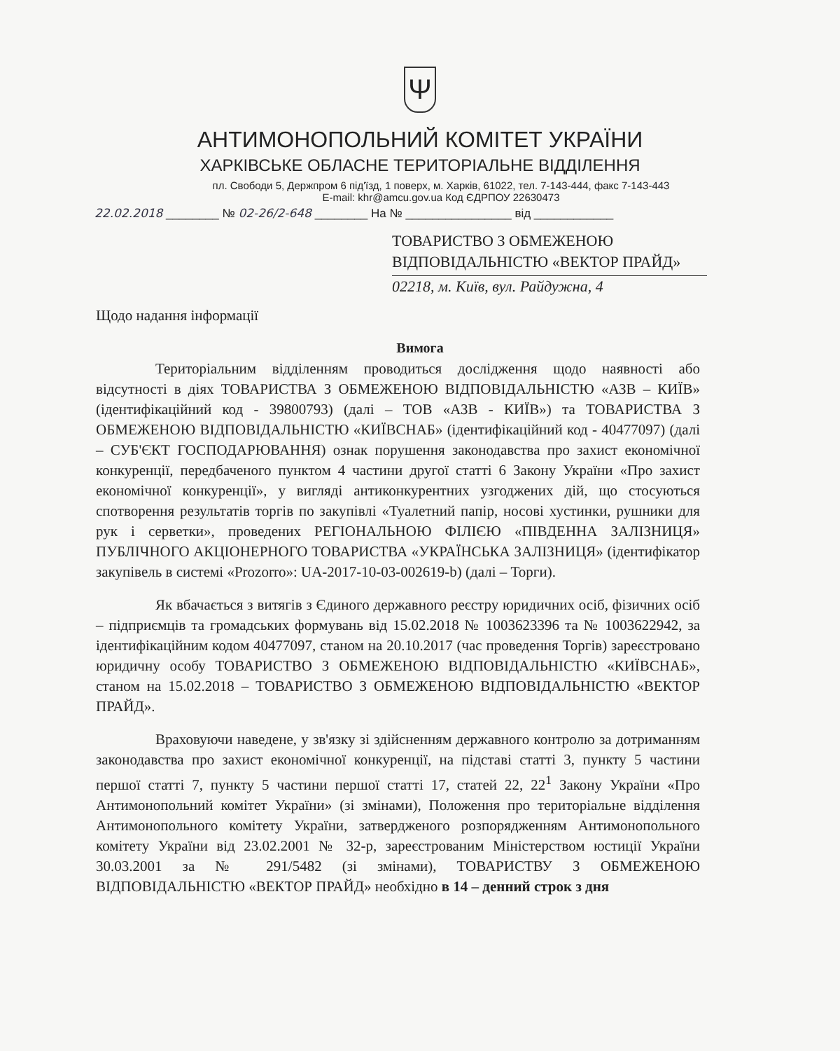Ψ
АНТИМОНОПОЛЬНИЙ КОМІТЕТ УКРАЇНИ
ХАРКІВСЬКЕ ОБЛАСНЕ ТЕРИТОРІАЛЬНЕ ВІДДІЛЕННЯ
пл. Свободи 5, Держпром 6 під'їзд, 1 поверх, м. Харків, 61022, тел. 7-143-444, факс 7-143-443
E-mail: khr@amcu.gov.ua Код ЄДРПОУ 22630473
22.02.2018 ________ № 02-26/2-648 ________ На № ________________ від ____________
ТОВАРИСТВО З ОБМЕЖЕНОЮ ВІДПОВІДАЛЬНІСТЮ «ВЕКТОР ПРАЙД»
02218, м. Київ, вул. Райдужна, 4
Щодо надання інформації
Вимога
Територіальним відділенням проводиться дослідження щодо наявності або відсутності в діях ТОВАРИСТВА З ОБМЕЖЕНОЮ ВІДПОВІДАЛЬНІСТЮ «АЗВ – КИЇВ» (ідентифікаційний код - 39800793) (далі – ТОВ «АЗВ - КИЇВ») та ТОВАРИСТВА З ОБМЕЖЕНОЮ ВІДПОВІДАЛЬНІСТЮ «КИЇВСНАБ» (ідентифікаційний код - 40477097) (далі – СУБ'ЄКТ ГОСПОДАРЮВАННЯ) ознак порушення законодавства про захист економічної конкуренції, передбаченого пунктом 4 частини другої статті 6 Закону України «Про захист економічної конкуренції», у вигляді антиконкурентних узгоджених дій, що стосуються спотворення результатів торгів по закупівлі «Туалетний папір, носові хустинки, рушники для рук і серветки», проведених РЕГІОНАЛЬНОЮ ФІЛІЄЮ «ПІВДЕННА ЗАЛІЗНИЦЯ» ПУБЛІЧНОГО АКЦІОНЕРНОГО ТОВАРИСТВА «УКРАЇНСЬКА ЗАЛІЗНИЦЯ» (ідентифікатор закупівель в системі «Prozorro»: UA-2017-10-03-002619-b) (далі – Торги).
Як вбачається з витягів з Єдиного державного реєстру юридичних осіб, фізичних осіб – підприємців та громадських формувань від 15.02.2018 № 1003623396 та № 1003622942, за ідентифікаційним кодом 40477097, станом на 20.10.2017 (час проведення Торгів) зареєстровано юридичну особу ТОВАРИСТВО З ОБМЕЖЕНОЮ ВІДПОВІДАЛЬНІСТЮ «КИЇВСНАБ», станом на 15.02.2018 – ТОВАРИСТВО З ОБМЕЖЕНОЮ ВІДПОВІДАЛЬНІСТЮ «ВЕКТОР ПРАЙД».
Враховуючи наведене, у зв'язку зі здійсненням державного контролю за дотриманням законодавства про захист економічної конкуренції, на підставі статті 3, пункту 5 частини першої статті 7, пункту 5 частини першої статті 17, статей 22, 22<sup>1</sup> Закону України «Про Антимонопольний комітет України» (зі змінами), Положення про територіальне відділення Антимонопольного комітету України, затвердженого розпорядженням Антимонопольного комітету України від 23.02.2001 № 32-р, зареєстрованим Міністерством юстиції України 30.03.2001 за № 291/5482 (зі змінами), ТОВАРИСТВУ З ОБМЕЖЕНОЮ ВІДПОВІДАЛЬНІСТЮ «ВЕКТОР ПРАЙД» необхідно в 14 – денний строк з дня